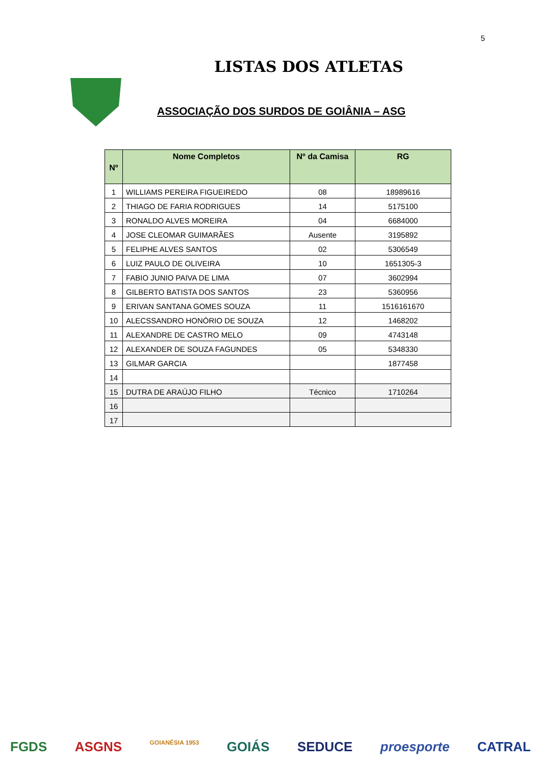5
LISTAS DOS ATLETAS
ASSOCIAÇÃO DOS SURDOS DE GOIÂNIA – ASG
| Nº | Nome Completos | Nº da Camisa | RG |
| --- | --- | --- | --- |
| 1 | WILLIAMS PEREIRA FIGUEIREDO | 08 | 18989616 |
| 2 | THIAGO DE FARIA RODRIGUES | 14 | 5175100 |
| 3 | RONALDO ALVES MOREIRA | 04 | 6684000 |
| 4 | JOSE CLEOMAR GUIMARÃES | Ausente | 3195892 |
| 5 | FELIPHE ALVES SANTOS | 02 | 5306549 |
| 6 | LUIZ PAULO DE OLIVEIRA | 10 | 1651305-3 |
| 7 | FABIO JUNIO PAIVA DE LIMA | 07 | 3602994 |
| 8 | GILBERTO BATISTA DOS SANTOS | 23 | 5360956 |
| 9 | ERIVAN SANTANA GOMES SOUZA | 11 | 1516161670 |
| 10 | ALECSSANDRO HONÓRIO DE SOUZA | 12 | 1468202 |
| 11 | ALEXANDRE DE CASTRO MELO | 09 | 4743148 |
| 12 | ALEXANDER DE SOUZA FAGUNDES | 05 | 5348330 |
| 13 | GILMAR GARCIA | | 1877458 |
| 14 | | | |
| 15 | DUTRA DE ARAÚJO FILHO | Técnico | 1710264 |
| 16 | | | |
| 17 | | | |
FGDS ASGNS GOIANÉSIA 1953 GOIÁS SEDUCE proesporte CATRAL